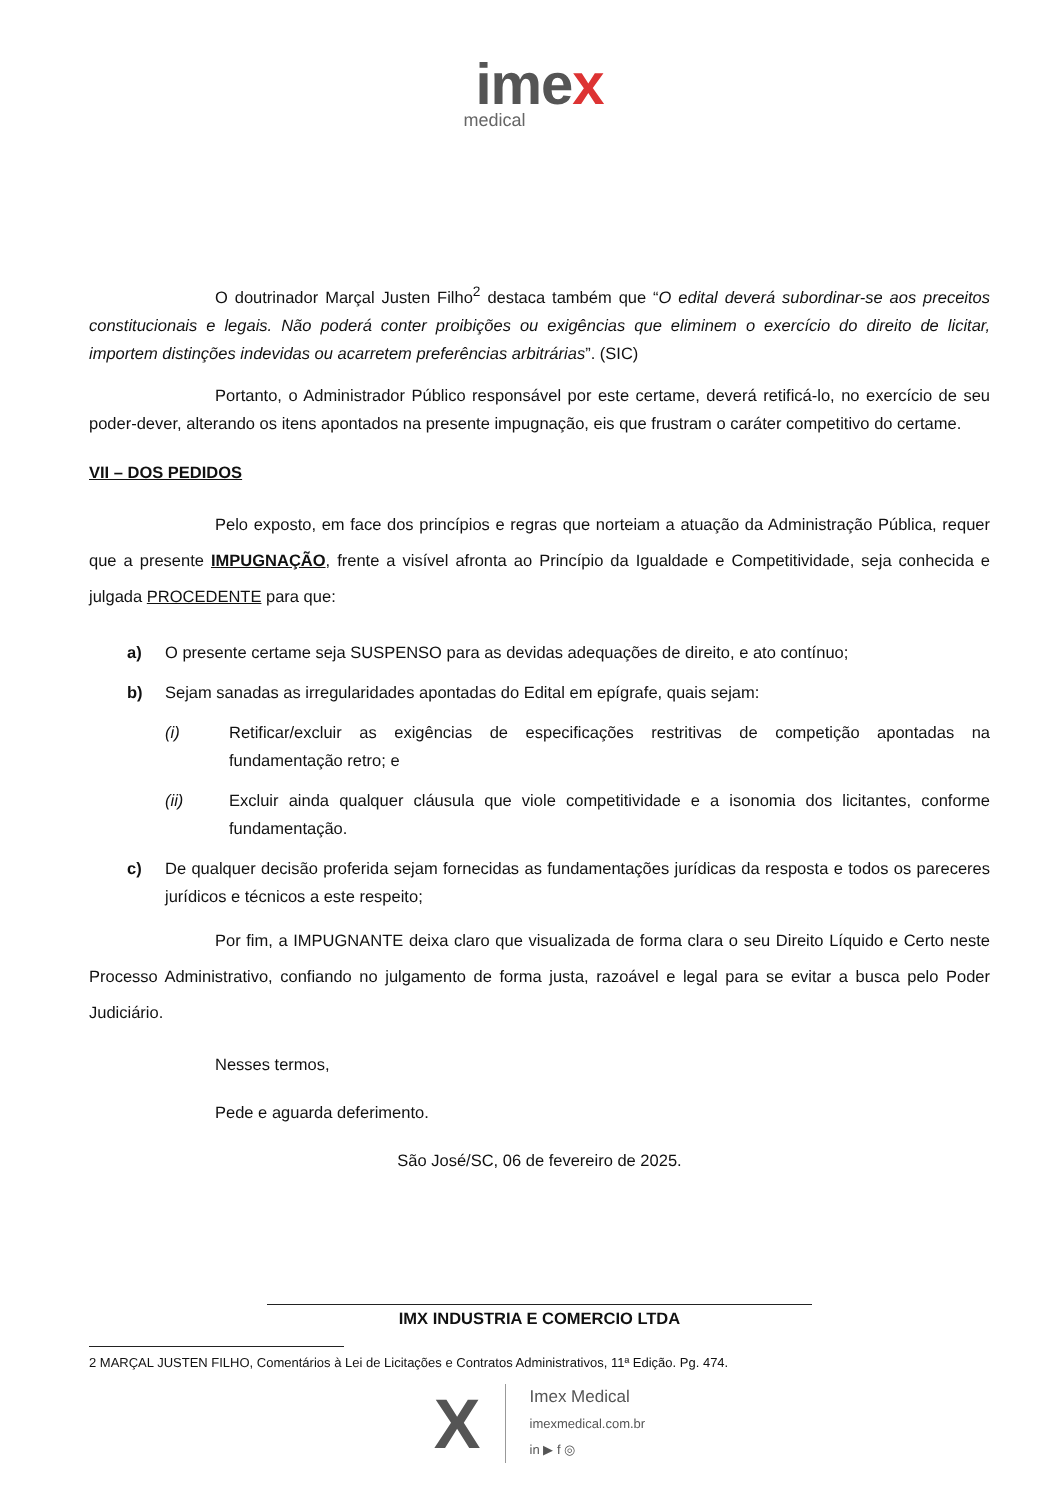imex
medical
O doutrinador Marçal Justen Filho<sup>2</sup> destaca também que “O edital deverá subordinar-se aos preceitos constitucionais e legais. Não poderá conter proibições ou exigências que eliminem o exercício do direito de licitar, importem distinções indevidas ou acarretem preferências arbitrárias”. (SIC)
Portanto, o Administrador Público responsável por este certame, deverá retificá-lo, no exercício de seu poder-dever, alterando os itens apontados na presente impugnação, eis que frustram o caráter competitivo do certame.
VII – DOS PEDIDOS
Pelo exposto, em face dos princípios e regras que norteiam a atuação da Administração Pública, requer que a presente IMPUGNAÇÃO, frente a visível afronta ao Princípio da Igualdade e Competitividade, seja conhecida e julgada PROCEDENTE para que:
a) O presente certame seja SUSPENSO para as devidas adequações de direito, e ato contínuo;
b) Sejam sanadas as irregularidades apontadas do Edital em epígrafe, quais sejam:
(i) Retificar/excluir as exigências de especificações restritivas de competição apontadas na fundamentação retro; e
(ii) Excluir ainda qualquer cláusula que viole competitividade e a isonomia dos licitantes, conforme fundamentação.
c) De qualquer decisão proferida sejam fornecidas as fundamentações jurídicas da resposta e todos os pareceres jurídicos e técnicos a este respeito;
Por fim, a IMPUGNANTE deixa claro que visualizada de forma clara o seu Direito Líquido e Certo neste Processo Administrativo, confiando no julgamento de forma justa, razoável e legal para se evitar a busca pelo Poder Judiciário.
Nesses termos,
Pede e aguarda deferimento.
São José/SC, 06 de fevereiro de 2025.
IMX INDUSTRIA E COMERCIO LTDA
2 MARÇAL JUSTEN FILHO, Comentários à Lei de Licitações e Contratos Administrativos, 11ª Edição. Pg. 474.
X
Imex Medical
imexmedical.com.br
in ▶ f ◎